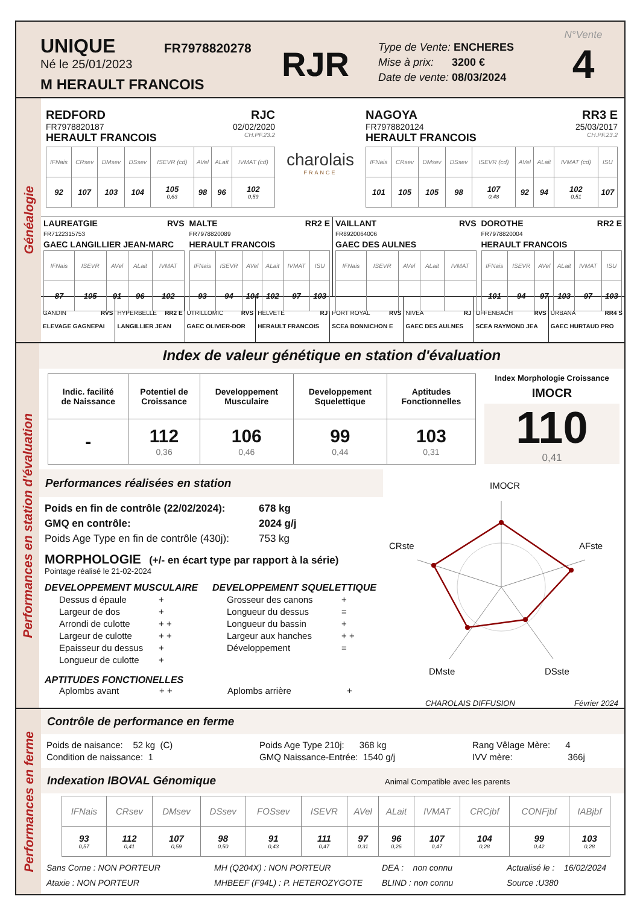UNIQUE
Né le 25/01/2023
M HERAULT FRANCOIS
FR7978820278
RJR
Type de Vente: ENCHERES
Mise à prix: 3200 €
Date de vente: 08/03/2024
N°Vente
4
Généalogie
REDFORD RJC
FR7978820187 02/02/2020
HERAULT FRANCOIS CH.PF.23.2
| IFNais | CRsev | DMsev | DSsev | ISEVR (cd) | AVel | ALait | IVMAT (cd) |
| 92 | 107 | 103 | 104 | 105 0,63 | 98 | 96 | 102 0,59 |
charolais
FRANCE
NAGOYA RR3 E
FR7978820124 25/03/2017
HERAULT FRANCOIS CH.PF.23.2
| IFNais | CRsev | DMsev | DSsev | ISEVR (cd) | AVel | ALait | IVMAT (cd) | ISU |
| 101 | 105 | 105 | 98 | 107 0,48 | 92 | 94 | 102 0,51 | 107 |
LAUREATGIE RVS
FR7122315753
GAEC LANGILLIER JEAN-MARC
| IFNais | ISEVR | AVel | ALait | IVMAT |
| 87 | 105 | 91 | 96 | 102 |
MALTE RR2 E
FR7978820089
HERAULT FRANCOIS
| IFNais | ISEVR | AVel | ALait | IVMAT | ISU |
| 93 | 94 | 104 | 102 | 97 | 103 |
VAILLANT RVS
FR8920064006
GAEC DES AULNES
| IFNais | ISEVR | AVel | ALait | IVMAT |
DOROTHE RR2 E
FR7978820004
HERAULT FRANCOIS
| IFNais | ISEVR | AVel | ALait | IVMAT | ISU |
| 101 | 94 | 97 | 103 | 97 | 103 |
| GANDIN RVS ELEVAGE GAGNEPAI | HYPERBELLE RR2 E LANGILLIER JEAN | UTRILLOMIC RVS GAEC OLIVIER-DOR | HELVETE RJ HERAULT FRANCOIS | PORT ROYAL RVS SCEA BONNICHON E | NIVEA RJ GAEC DES AULNES | OFFENBACH RVS SCEA RAYMOND JEA | URBANA RR4 S GAEC HURTAUD PRO |
Performances en station d'évaluation
Index de valeur génétique en station d'évaluation
| Indic. facilité de Naissance | Potentiel de Croissance | Developpement Musculaire | Developpement Squelettique | Aptitudes Fonctionnelles |
| - | 112 0,36 | 106 0,46 | 99 0,44 | 103 0,31 |
Index Morphologie Croissance
IMOCR
110
0,41
Performances réalisées en station
| Poids en fin de contrôle (22/02/2024): | 678 kg |
| GMQ en contrôle: | 2024 g/j |
| Poids Age Type en fin de contrôle (430j): | 753 kg |
MORPHOLOGIE (+/- en écart type par rapport à la série)
Pointage réalisé le 21-02-2024
DEVELOPPEMENT MUSCULAIRE
| Dessus d épaule | + |
| Largeur de dos | + |
| Arrondi de culotte | + + |
| Largeur de culotte | + + |
| Epaisseur du dessus | + |
| Longueur de culotte | + |
DEVELOPPEMENT SQUELETTIQUE
| Grosseur des canons | + |
| Longueur du dessus | = |
| Longueur du bassin | + |
| Largeur aux hanches | + + |
| Développement | = |
APTITUDES FONCTIONELLES
Aplombs avant + + Aplombs arrière +
IMOCR
AFste
DSste
DMste
CRste
CHAROLAIS DIFFUSION Février 2024
Performances en ferme
Contrôle de performance en ferme
Poids de naisance: 52 kg (C)
Condition de naissance: 1
Poids Age Type 210j: 368 kg
GMQ Naissance-Entrée: 1540 g/j
Rang Vêlage Mère: 4
IVV mère: 366j
Indexation IBOVAL Génomique Animal Compatible avec les parents
| IFNais | CRsev | DMsev | DSsev | FOSsev | ISEVR | AVel | ALait | IVMAT | CRCjbf | CONFjbf | IABjbf |
| 93 0,57 | 112 0,41 | 107 0,59 | 98 0,50 | 91 0,43 | 111 0,47 | 97 0,31 | 96 0,26 | 107 0,47 | 104 0,28 | 99 0,42 | 103 0,28 |
Sans Corne : NON PORTEUR
Ataxie : NON PORTEUR
MH (Q204X) : NON PORTEUR
MHBEEF (F94L) : P. HETEROZYGOTE
DEA : non connu
BLIND : non connu
Actualisé le : 16/02/2024
Source :U380